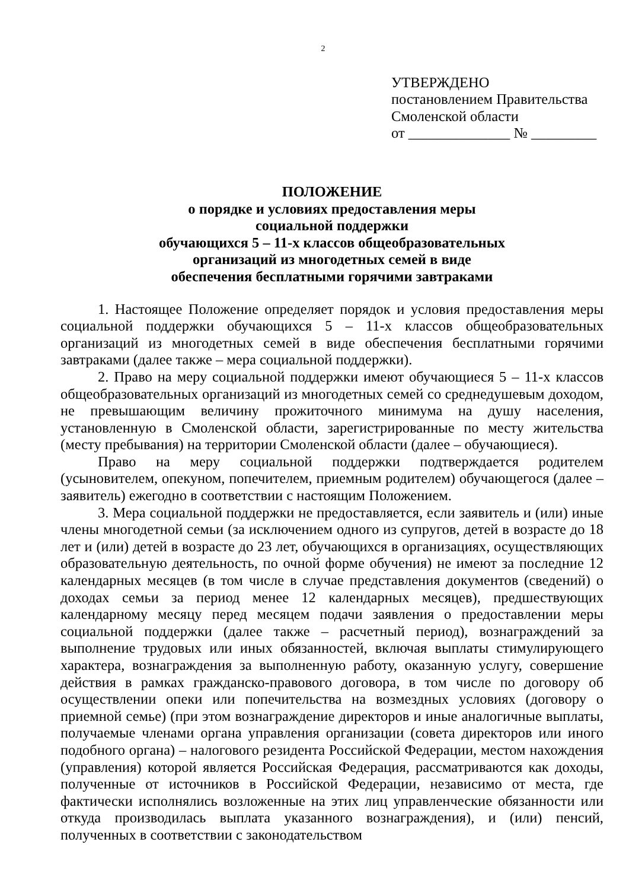2
УТВЕРЖДЕНО
постановлением Правительства
Смоленской области
от ______________ № _________
ПОЛОЖЕНИЕ
о порядке и условиях предоставления меры
социальной поддержки
обучающихся 5 – 11-х классов общеобразовательных
организаций из многодетных семей в виде
обеспечения бесплатными горячими завтраками
1. Настоящее Положение определяет порядок и условия предоставления меры социальной поддержки обучающихся 5 – 11-х классов общеобразовательных организаций из многодетных семей в виде обеспечения бесплатными горячими завтраками (далее также – мера социальной поддержки).
2. Право на меру социальной поддержки имеют обучающиеся 5 – 11-х классов общеобразовательных организаций из многодетных семей со среднедушевым доходом, не превышающим величину прожиточного минимума на душу населения, установленную в Смоленской области, зарегистрированные по месту жительства (месту пребывания) на территории Смоленской области (далее – обучающиеся).
Право на меру социальной поддержки подтверждается родителем (усыновителем, опекуном, попечителем, приемным родителем) обучающегося (далее – заявитель) ежегодно в соответствии с настоящим Положением.
3. Мера социальной поддержки не предоставляется, если заявитель и (или) иные члены многодетной семьи (за исключением одного из супругов, детей в возрасте до 18 лет и (или) детей в возрасте до 23 лет, обучающихся в организациях, осуществляющих образовательную деятельность, по очной форме обучения) не имеют за последние 12 календарных месяцев (в том числе в случае представления документов (сведений) о доходах семьи за период менее 12 календарных месяцев), предшествующих календарному месяцу перед месяцем подачи заявления о предоставлении меры социальной поддержки (далее также – расчетный период), вознаграждений за выполнение трудовых или иных обязанностей, включая выплаты стимулирующего характера, вознаграждения за выполненную работу, оказанную услугу, совершение действия в рамках гражданско-правового договора, в том числе по договору об осуществлении опеки или попечительства на возмездных условиях (договору о приемной семье) (при этом вознаграждение директоров и иные аналогичные выплаты, получаемые членами органа управления организации (совета директоров или иного подобного органа) – налогового резидента Российской Федерации, местом нахождения (управления) которой является Российская Федерация, рассматриваются как доходы, полученные от источников в Российской Федерации, независимо от места, где фактически исполнялись возложенные на этих лиц управленческие обязанности или откуда производилась выплата указанного вознаграждения), и (или) пенсий, полученных в соответствии с законодательством